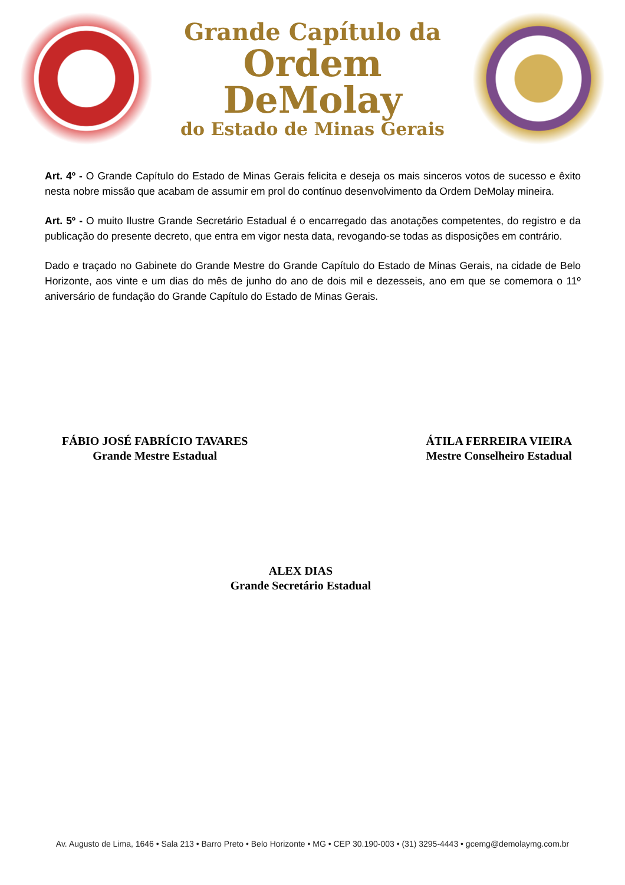Grande Capítulo da
Ordem DeMolay
do Estado de Minas Gerais
Art. 4º - O Grande Capítulo do Estado de Minas Gerais felicita e deseja os mais sinceros votos de sucesso e êxito nesta nobre missão que acabam de assumir em prol do contínuo desenvolvimento da Ordem DeMolay mineira.
Art. 5º - O muito Ilustre Grande Secretário Estadual é o encarregado das anotações competentes, do registro e da publicação do presente decreto, que entra em vigor nesta data, revogando-se todas as disposições em contrário.
Dado e traçado no Gabinete do Grande Mestre do Grande Capítulo do Estado de Minas Gerais, na cidade de Belo Horizonte, aos vinte e um dias do mês de junho do ano de dois mil e dezesseis, ano em que se comemora o 11º aniversário de fundação do Grande Capítulo do Estado de Minas Gerais.
FÁBIO JOSÉ FABRÍCIO TAVARES
Grande Mestre Estadual
ÁTILA FERREIRA VIEIRA
Mestre Conselheiro Estadual
ALEX DIAS
Grande Secretário Estadual
Av. Augusto de Lima, 1646 • Sala 213 • Barro Preto • Belo Horizonte • MG • CEP 30.190-003 • (31) 3295-4443 • gcemg@demolaymg.com.br